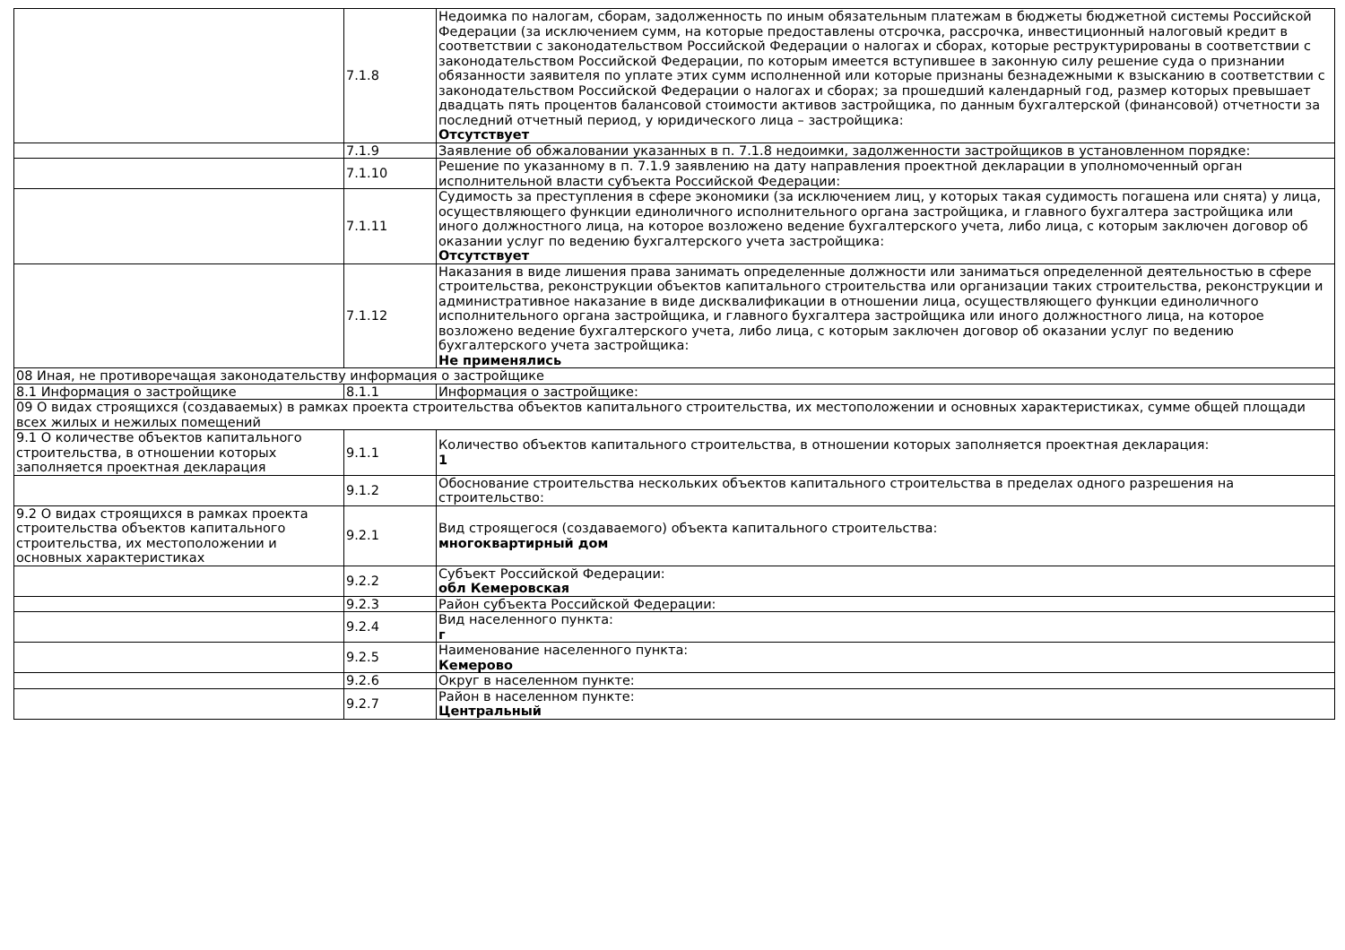| | 7.1.8 | Недоимка по налогам, сборам, задолженность по иным обязательным платежам в бюджеты бюджетной системы Российской Федерации (за исключением сумм, на которые предоставлены отсрочка, рассрочка, инвестиционный налоговый кредит в соответствии с законодательством Российской Федерации о налогах и сборах, которые реструктурированы в соответствии с законодательством Российской Федерации, по которым имеется вступившее в законную силу решение суда о признании обязанности заявителя по уплате этих сумм исполненной или которые признаны безнадежными к взысканию в соответствии с законодательством Российской Федерации о налогах и сборах; за прошедший календарный год, размер которых превышает двадцать пять процентов балансовой стоимости активов застройщика, по данным бухгалтерской (финансовой) отчетности за последний отчетный период, у юридического лица – застройщика: Отсутствует |
| | 7.1.9 | Заявление об обжаловании указанных в п. 7.1.8 недоимки, задолженности застройщиков в установленном порядке: |
| | 7.1.10 | Решение по указанному в п. 7.1.9 заявлению на дату направления проектной декларации в уполномоченный орган исполнительной власти субъекта Российской Федерации: |
| | 7.1.11 | Судимость за преступления в сфере экономики (за исключением лиц, у которых такая судимость погашена или снята) у лица, осуществляющего функции единоличного исполнительного органа застройщика, и главного бухгалтера застройщика или иного должностного лица, на которое возложено ведение бухгалтерского учета, либо лица, с которым заключен договор об оказании услуг по ведению бухгалтерского учета застройщика: Отсутствует |
| | 7.1.12 | Наказания в виде лишения права занимать определенные должности или заниматься определенной деятельностью в сфере строительства, реконструкции объектов капитального строительства или организации таких строительства, реконструкции и административное наказание в виде дисквалификации в отношении лица, осуществляющего функции единоличного исполнительного органа застройщика, и главного бухгалтера застройщика или иного должностного лица, на которое возложено ведение бухгалтерского учета, либо лица, с которым заключен договор об оказании услуг по ведению бухгалтерского учета застройщика: Не применялись |
| 08 Иная, не противоречащая законодательству информация о застройщике | | |
| 8.1 Информация о застройщике | 8.1.1 | Информация о застройщике: |
| 09 О видах строящихся (создаваемых) в рамках проекта строительства объектов капитального строительства, их местоположении и основных характеристиках, сумме общей площади всех жилых и нежилых помещений | | |
| 9.1 О количестве объектов капитального строительства, в отношении которых заполняется проектная декларация | 9.1.1 | Количество объектов капитального строительства, в отношении которых заполняется проектная декларация: 1 |
| | 9.1.2 | Обоснование строительства нескольких объектов капитального строительства в пределах одного разрешения на строительство: |
| 9.2 О видах строящихся в рамках проекта строительства объектов капитального строительства, их местоположении и основных характеристиках | 9.2.1 | Вид строящегося (создаваемого) объекта капитального строительства: многоквартирный дом |
| | 9.2.2 | Субъект Российской Федерации: обл Кемеровская |
| | 9.2.3 | Район субъекта Российской Федерации: |
| | 9.2.4 | Вид населенного пункта: г |
| | 9.2.5 | Наименование населенного пункта: Кемерово |
| | 9.2.6 | Округ в населенном пункте: |
| | 9.2.7 | Район в населенном пункте: Центральный |